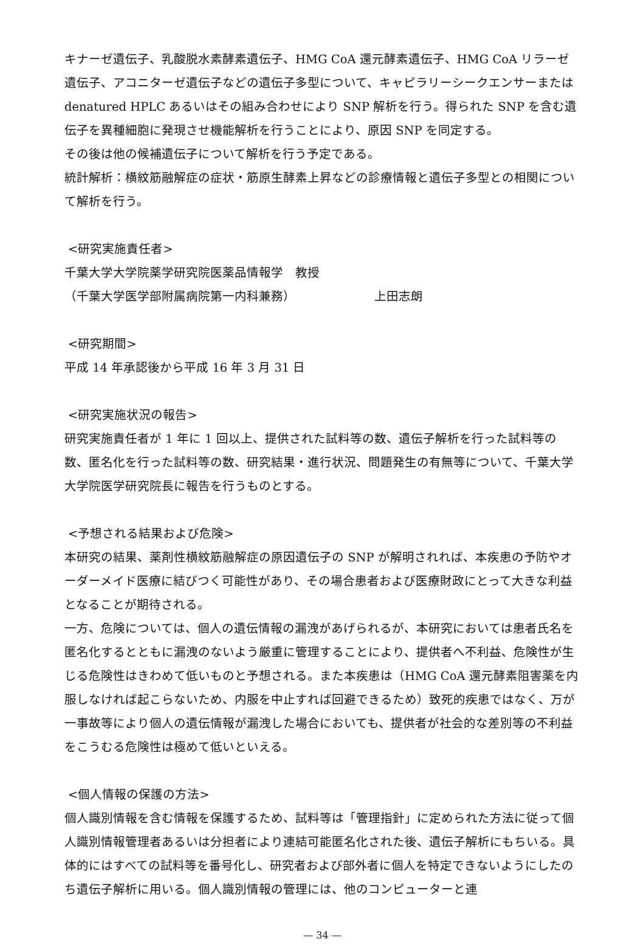キナーゼ遺伝子、乳酸脱水素酵素遺伝子、HMG CoA 還元酵素遺伝子、HMG CoA リラーゼ遺伝子、アコニターゼ遺伝子などの遺伝子多型について、キャピラリーシークエンサーまたは denatured HPLC あるいはその組み合わせにより SNP 解析を行う。得られた SNP を含む遺伝子を異種細胞に発現させ機能解析を行うことにより、原因 SNP を同定する。
その後は他の候補遺伝子について解析を行う予定である。
統計解析：横紋筋融解症の症状・筋原生酵素上昇などの診療情報と遺伝子多型との相関について解析を行う。
<研究実施責任者>
千葉大学大学院薬学研究院医薬品情報学　教授
（千葉大学医学部附属病院第一内科兼務） 上田志朗
<研究期間>
平成 14 年承認後から平成 16 年 3 月 31 日
<研究実施状況の報告>
研究実施責任者が 1 年に 1 回以上、提供された試料等の数、遺伝子解析を行った試料等の数、匿名化を行った試料等の数、研究結果・進行状況、問題発生の有無等について、千葉大学大学院医学研究院長に報告を行うものとする。
<予想される結果および危険>
本研究の結果、薬剤性横紋筋融解症の原因遺伝子の SNP が解明されれば、本疾患の予防やオーダーメイド医療に結びつく可能性があり、その場合患者および医療財政にとって大きな利益となることが期待される。
一方、危険については、個人の遺伝情報の漏洩があげられるが、本研究においては患者氏名を匿名化するとともに漏洩のないよう厳重に管理することにより、提供者へ不利益、危険性が生じる危険性はきわめて低いものと予想される。また本疾患は（HMG CoA 還元酵素阻害薬を内服しなければ起こらないため、内服を中止すれば回避できるため）致死的疾患ではなく、万が一事故等により個人の遺伝情報が漏洩した場合においても、提供者が社会的な差別等の不利益をこうむる危険性は極めて低いといえる。
<個人情報の保護の方法>
個人識別情報を含む情報を保護するため、試料等は「管理指針」に定められた方法に従って個人識別情報管理者あるいは分担者により連結可能匿名化された後、遺伝子解析にもちいる。具体的にはすべての試料等を番号化し、研究者および部外者に個人を特定できないようにしたのち遺伝子解析に用いる。個人識別情報の管理には、他のコンピューターと連
— 34 —